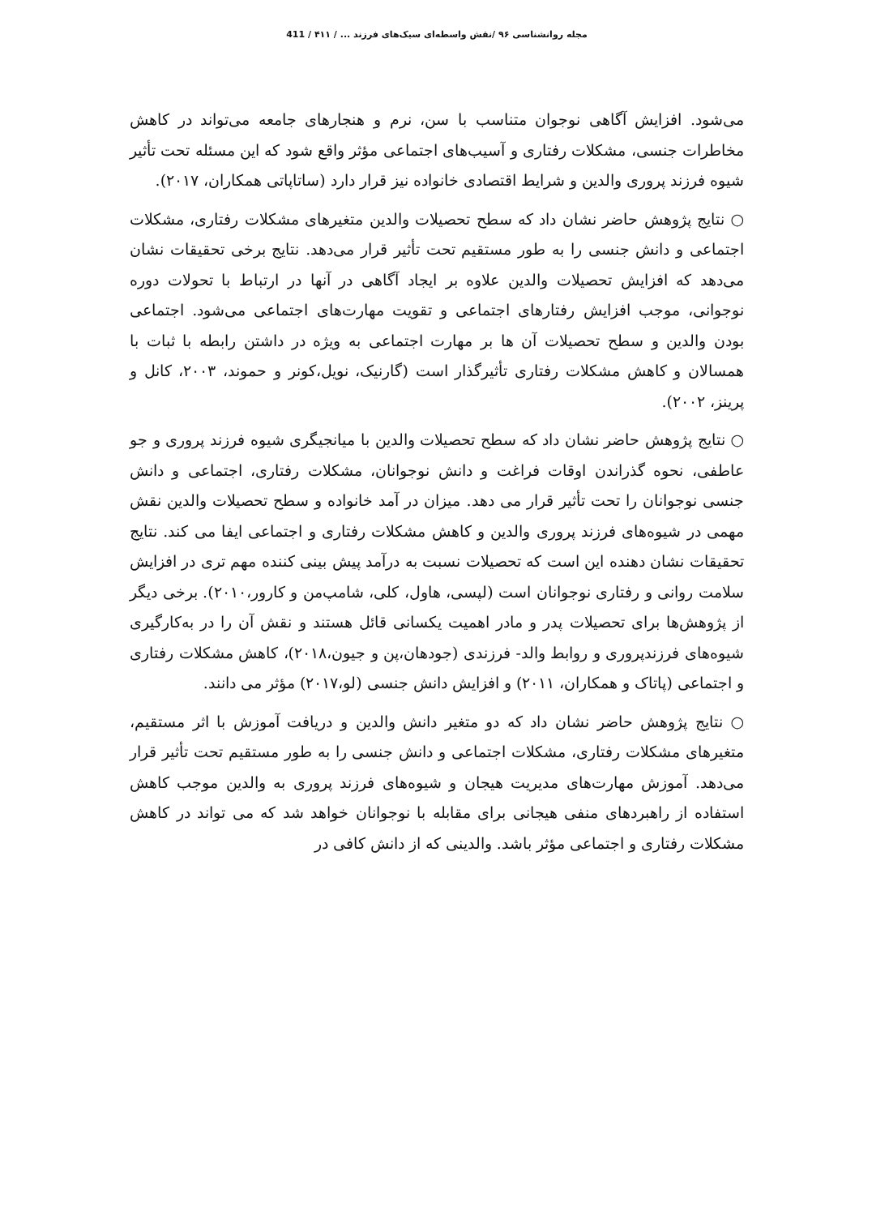مجله روانشناسی ۹۶ /نقش واسطه‌ای سبک‌های فرزند ... / ۴۱۱ / 411
می‌شود. افزایش آگاهی نوجوان متناسب با سن، نرم و هنجارهای جامعه می‌تواند در کاهش مخاطرات جنسی، مشکلات رفتاری و آسیب‌های اجتماعی مؤثر واقع شود که این مسئله تحت تأثیر شیوه فرزند پروری والدین و شرایط اقتصادی خانواده نیز قرار دارد (ساتاپاتی همکاران، ۲۰۱۷).
○ نتایج پژوهش حاضر نشان داد که سطح تحصیلات والدین متغیرهای مشکلات رفتاری، مشکلات اجتماعی و دانش جنسی را به طور مستقیم تحت تأثیر قرار می‌دهد. نتایج برخی تحقیقات نشان می‌دهد که افزایش تحصیلات والدین علاوه بر ایجاد آگاهی در آنها در ارتباط با تحولات دوره نوجوانی، موجب افزایش رفتارهای اجتماعی و تقویت مهارت‌های اجتماعی می‌شود. اجتماعی بودن والدین و سطح تحصیلات آن ها بر مهارت اجتماعی به ویژه در داشتن رابطه با ثبات با همسالان و کاهش مشکلات رفتاری تأثیرگذار است (گارنیک، نویل،کونر و حموند، ۲۰۰۳، کانل و پرینز، ۲۰۰۲).
○ نتایج پژوهش حاضر نشان داد که سطح تحصیلات والدین با میانجیگری شیوه فرزند پروری و جو عاطفی، نحوه گذراندن اوقات فراغت و دانش نوجوانان، مشکلات رفتاری، اجتماعی و دانش جنسی نوجوانان را تحت تأثیر قرار می دهد. میزان در آمد خانواده و سطح تحصیلات والدین نقش مهمی در شیوه‌های فرزند پروری والدین و کاهش مشکلات رفتاری و اجتماعی ایفا می کند. نتایج تحقیقات نشان دهنده این است که تحصیلات نسبت به درآمد پیش بینی کننده مهم تری در افزایش سلامت روانی و رفتاری نوجوانان است (لپسی، هاول، کلی، شامپ‌من و کارور،۲۰۱۰). برخی دیگر از پژوهش‌ها برای تحصیلات پدر و مادر اهمیت یکسانی قائل هستند و نقش آن را در به‌کارگیری شیوه‌های فرزندپروری و روابط والد- فرزندی (جودهان،پن و جیون،۲۰۱۸)، کاهش مشکلات رفتاری و اجتماعی (پاتاک و همکاران، ۲۰۱۱) و افزایش دانش جنسی (لو،۲۰۱۷) مؤثر می دانند.
○ نتایج پژوهش حاضر نشان داد که دو متغیر دانش والدین و دریافت آموزش با اثر مستقیم، متغیرهای مشکلات رفتاری، مشکلات اجتماعی و دانش جنسی را به طور مستقیم تحت تأثیر قرار می‌دهد. آموزش مهارت‌های مدیریت هیجان و شیوه‌های فرزند پروری به والدین موجب کاهش استفاده از راهبردهای منفی هیجانی برای مقابله با نوجوانان خواهد شد که می تواند در کاهش مشکلات رفتاری و اجتماعی مؤثر باشد. والدینی که از دانش کافی در